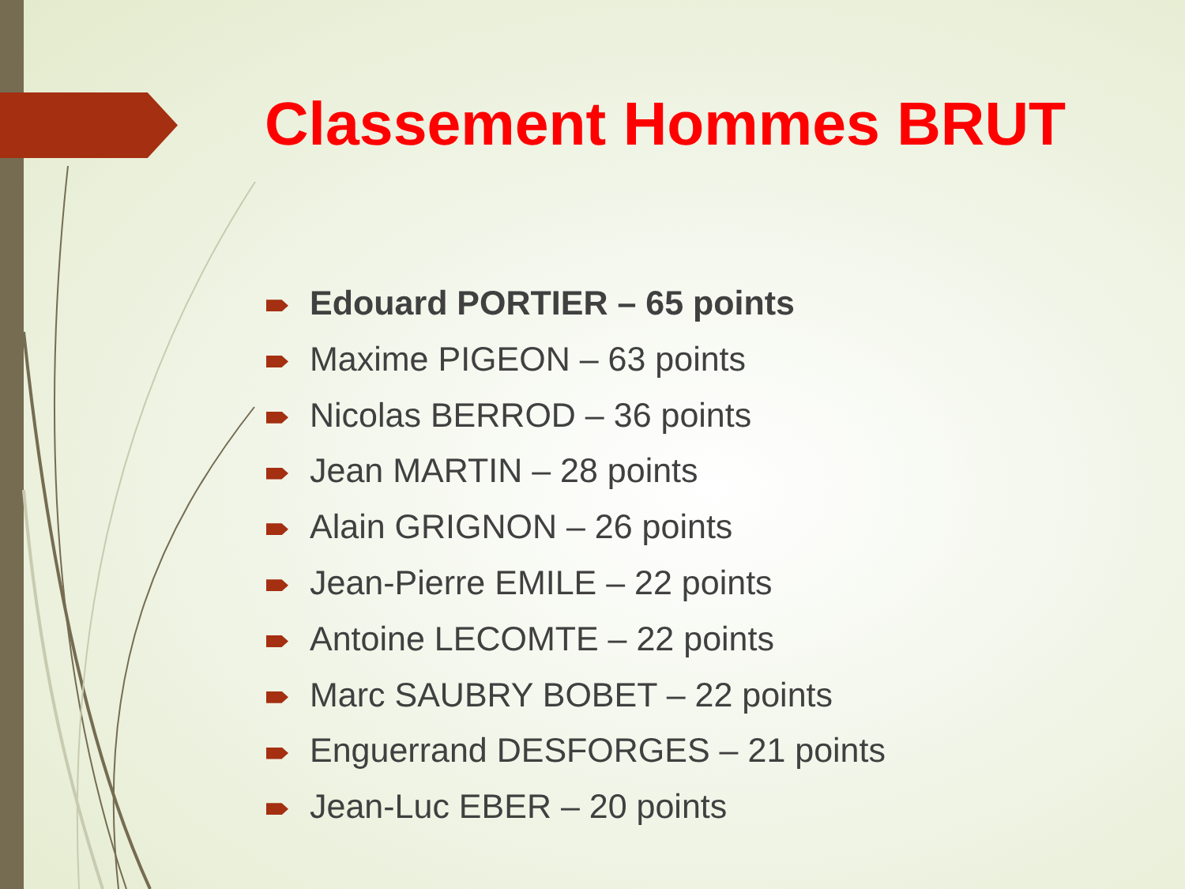Classement Hommes BRUT
Edouard PORTIER – 65 points
Maxime PIGEON – 63 points
Nicolas BERROD – 36 points
Jean MARTIN – 28 points
Alain GRIGNON – 26 points
Jean-Pierre EMILE – 22 points
Antoine LECOMTE – 22 points
Marc SAUBRY BOBET – 22 points
Enguerrand DESFORGES – 21 points
Jean-Luc EBER – 20 points